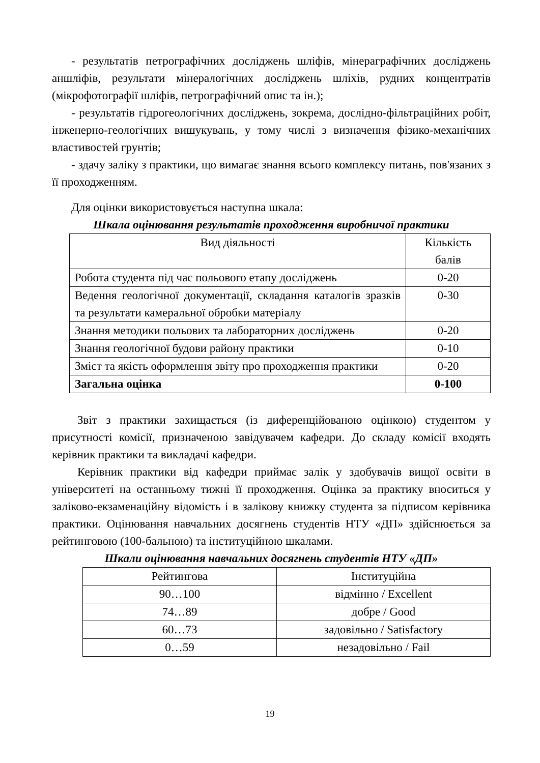- результатів петрографічних досліджень шліфів, мінераграфічних досліджень аншліфів, результати мінералогічних досліджень шліхів, рудних концентратів (мікрофотографії шліфів, петрографічний опис та ін.);
- результатів гідрогеологічних досліджень, зокрема, дослідно-фільтраційних робіт, інженерно-геологічних вишукувань, у тому числі з визначення фізико-механічних властивостей грунтів;
- здачу заліку з практики, що вимагає знання всього комплексу питань, пов'язаних з її проходженням.
Для оцінки використовується наступна шкала:
Шкала оцінювання результатів проходження виробничої практики
| Вид діяльності | Кількість балів |
| --- | --- |
| Робота студента під час польового етапу досліджень | 0-20 |
| Ведення геологічної документації, складання каталогів зразків та результати камеральної обробки матеріалу | 0-30 |
| Знання методики польових та лабораторних досліджень | 0-20 |
| Знання геологічної будови району практики | 0-10 |
| Зміст та якість оформлення звіту про проходження практики | 0-20 |
| Загальна оцінка | 0-100 |
Звіт з практики захищається (із диференційованою оцінкою) студентом у присутності комісії, призначеною завідувачем кафедри. До складу комісії входять керівник практики та викладачі кафедри.
Керівник практики від кафедри приймає залік у здобувачів вищої освіти в університеті на останньому тижні її проходження. Оцінка за практику вноситься у заліково-екзаменаційну відомість і в залікову книжку студента за підписом керівника практики. Оцінювання навчальних досягнень студентів НТУ «ДП» здійснюється за рейтинговою (100-бальною) та інституційною шкалами.
Шкали оцінювання навчальних досягнень студентів НТУ «ДП»
| Рейтингова | Інституційна |
| --- | --- |
| 90…100 | відмінно / Excellent |
| 74…89 | добре / Good |
| 60…73 | задовільно / Satisfactory |
| 0…59 | незадовільно / Fail |
19